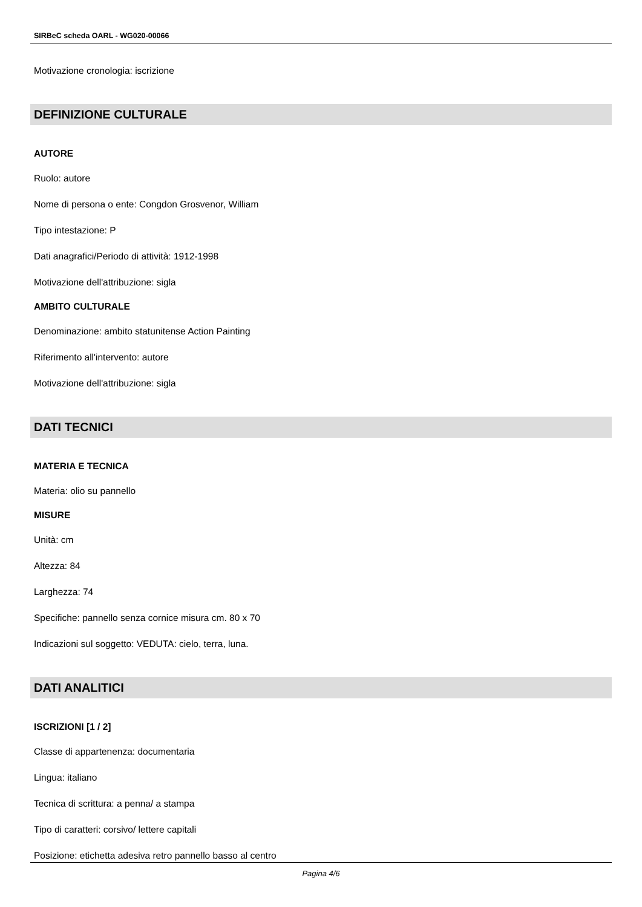SIRBeC scheda OARL - WG020-00066
Motivazione cronologia: iscrizione
DEFINIZIONE CULTURALE
AUTORE
Ruolo: autore
Nome di persona o ente: Congdon Grosvenor, William
Tipo intestazione: P
Dati anagrafici/Periodo di attività: 1912-1998
Motivazione dell'attribuzione: sigla
AMBITO CULTURALE
Denominazione: ambito statunitense Action Painting
Riferimento all'intervento: autore
Motivazione dell'attribuzione: sigla
DATI TECNICI
MATERIA E TECNICA
Materia: olio su pannello
MISURE
Unità: cm
Altezza: 84
Larghezza: 74
Specifiche: pannello senza cornice misura cm. 80 x 70
Indicazioni sul soggetto: VEDUTA: cielo, terra, luna.
DATI ANALITICI
ISCRIZIONI [1 / 2]
Classe di appartenenza: documentaria
Lingua: italiano
Tecnica di scrittura: a penna/ a stampa
Tipo di caratteri: corsivo/ lettere capitali
Posizione: etichetta adesiva retro pannello basso al centro
Pagina 4/6